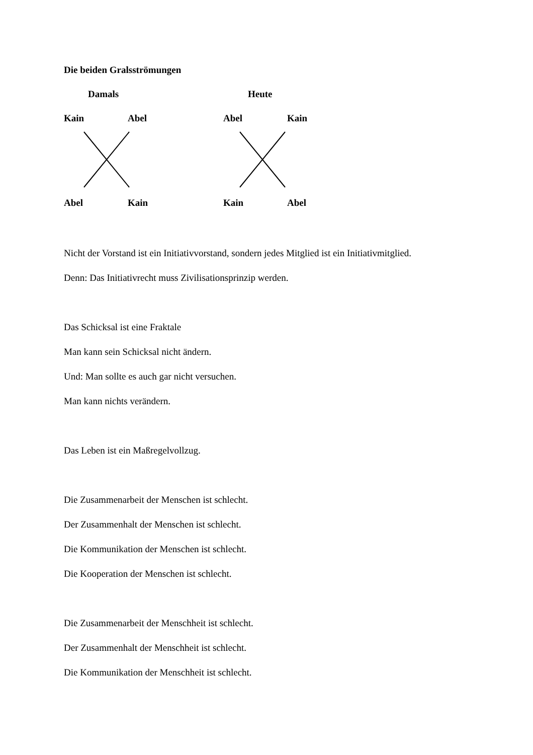Die beiden Gralsströmungen
Damals Heute
Kain Abel Abel Kain
Abel Kain Kain Abel
Nicht der Vorstand ist ein Initiativvorstand, sondern jedes Mitglied ist ein Initiativmitglied.
Denn: Das Initiativrecht muss Zivilisationsprinzip werden.
Das Schicksal ist eine Fraktale
Man kann sein Schicksal nicht ändern.
Und: Man sollte es auch gar nicht versuchen.
Man kann nichts verändern.
Das Leben ist ein Maßregelvollzug.
Die Zusammenarbeit der Menschen ist schlecht.
Der Zusammenhalt der Menschen ist schlecht.
Die Kommunikation der Menschen ist schlecht.
Die Kooperation der Menschen ist schlecht.
Die Zusammenarbeit der Menschheit ist schlecht.
Der Zusammenhalt der Menschheit ist schlecht.
Die Kommunikation der Menschheit ist schlecht.